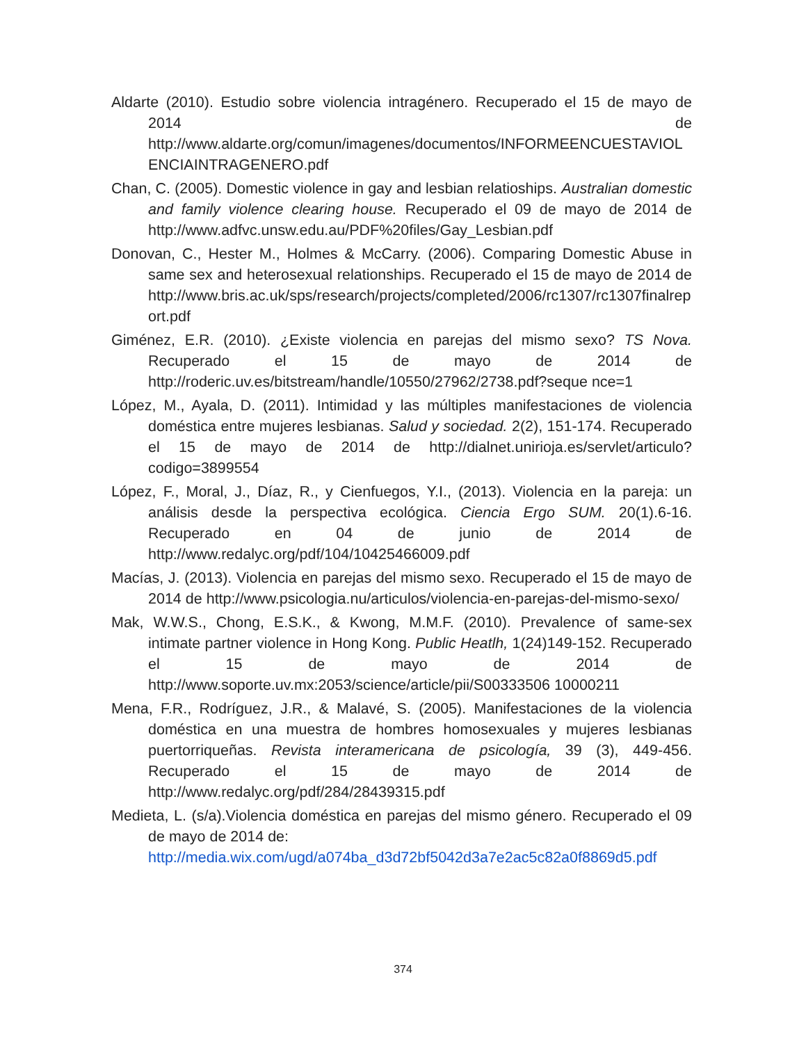Aldarte (2010). Estudio sobre violencia intragénero. Recuperado el 15 de mayo de 2014 de http://www.aldarte.org/comun/imagenes/documentos/INFORMEENCUESTAVIOLENCIAINTRAGENERO.pdf
Chan, C. (2005). Domestic violence in gay and lesbian relatioships. Australian domestic and family violence clearing house. Recuperado el 09 de mayo de 2014 de http://www.adfvc.unsw.edu.au/PDF%20files/Gay_Lesbian.pdf
Donovan, C., Hester M., Holmes & McCarry. (2006). Comparing Domestic Abuse in same sex and heterosexual relationships. Recuperado el 15 de mayo de 2014 de http://www.bris.ac.uk/sps/research/projects/completed/2006/rc1307/rc1307finalreport.pdf
Giménez, E.R. (2010). ¿Existe violencia en parejas del mismo sexo? TS Nova. Recuperado el 15 de mayo de 2014 de http://roderic.uv.es/bitstream/handle/10550/27962/2738.pdf?seque nce=1
López, M., Ayala, D. (2011). Intimidad y las múltiples manifestaciones de violencia doméstica entre mujeres lesbianas. Salud y sociedad. 2(2), 151-174. Recuperado el 15 de mayo de 2014 de http://dialnet.unirioja.es/servlet/articulo?codigo=3899554
López, F., Moral, J., Díaz, R., y Cienfuegos, Y.I., (2013). Violencia en la pareja: un análisis desde la perspectiva ecológica. Ciencia Ergo SUM. 20(1).6-16. Recuperado en 04 de junio de 2014 de http://www.redalyc.org/pdf/104/10425466009.pdf
Macías, J. (2013). Violencia en parejas del mismo sexo. Recuperado el 15 de mayo de 2014 de http://www.psicologia.nu/articulos/violencia-en-parejas-del-mismo-sexo/
Mak, W.W.S., Chong, E.S.K., & Kwong, M.M.F. (2010). Prevalence of same-sex intimate partner violence in Hong Kong. Public Heatlh, 1(24)149-152. Recuperado el 15 de mayo de 2014 de http://www.soporte.uv.mx:2053/science/article/pii/S00333506 10000211
Mena, F.R., Rodríguez, J.R., & Malavé, S. (2005). Manifestaciones de la violencia doméstica en una muestra de hombres homosexuales y mujeres lesbianas puertorriqueñas. Revista interamericana de psicología, 39 (3), 449-456. Recuperado el 15 de mayo de 2014 de http://www.redalyc.org/pdf/284/28439315.pdf
Medieta, L. (s/a).Violencia doméstica en parejas del mismo género. Recuperado el 09 de mayo de 2014 de:
http://media.wix.com/ugd/a074ba_d3d72bf5042d3a7e2ac5c82a0f8869d5.pdf
374